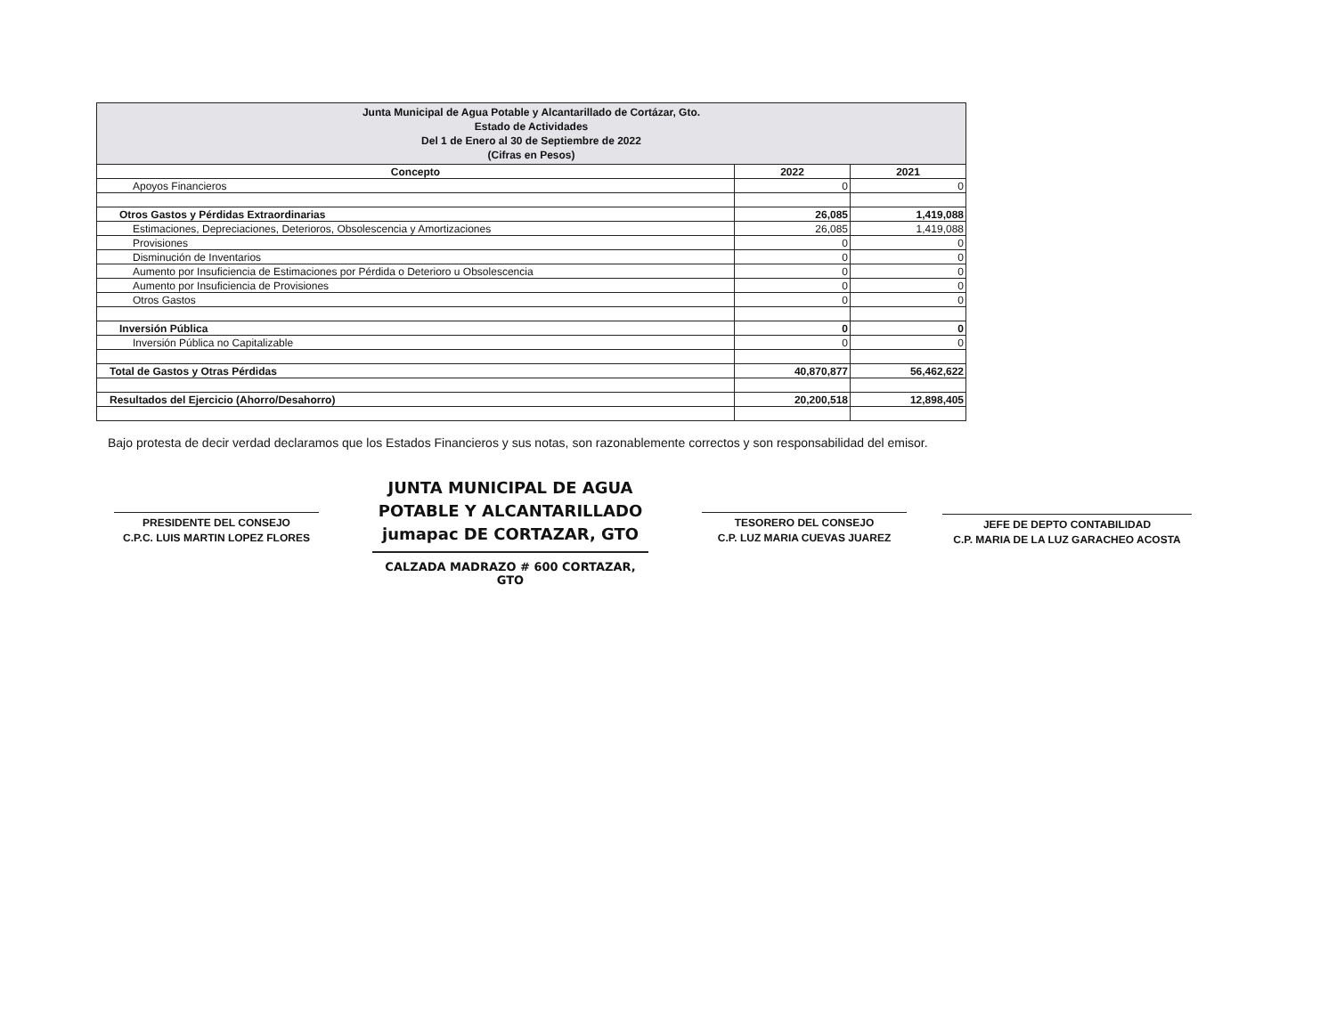| Junta Municipal de Agua Potable y Alcantarillado de Cortázar, Gto. Estado de Actividades Del 1 de Enero al 30 de Septiembre de 2022 (Cifras en Pesos) | | |
| Concepto | 2022 | 2021 |
| Apoyos Financieros | 0 | 0 |
| Otros Gastos y Pérdidas Extraordinarias | 26,085 | 1,419,088 |
| Estimaciones, Depreciaciones, Deterioros, Obsolescencia y Amortizaciones | 26,085 | 1,419,088 |
| Provisiones | 0 | 0 |
| Disminución de Inventarios | 0 | 0 |
| Aumento por Insuficiencia de Estimaciones por Pérdida o Deterioro u Obsolescencia | 0 | 0 |
| Aumento por Insuficiencia de Provisiones | 0 | 0 |
| Otros Gastos | 0 | 0 |
| Inversión Pública | 0 | 0 |
| Inversión Pública no Capitalizable | 0 | 0 |
| Total de Gastos y Otras Pérdidas | 40,870,877 | 56,462,622 |
| Resultados del Ejercicio (Ahorro/Desahorro) | 20,200,518 | 12,898,405 |
Bajo protesta de decir verdad declaramos que los Estados Financieros y sus notas, son razonablemente correctos y son responsabilidad del emisor.
PRESIDENTE DEL CONSEJO
C.P.C. LUIS MARTIN LOPEZ FLORES
JUNTA MUNICIPAL DE AGUA
POTABLE Y ALCANTARILLADO
jumapac DE CORTAZAR, GTO
CALZADA MADRAZO # 600 CORTAZAR, GTO
TESORERO DEL CONSEJO
C.P. LUZ MARIA CUEVAS JUAREZ
JEFE DE DEPTO CONTABILIDAD
C.P. MARIA DE LA LUZ GARACHEO ACOSTA